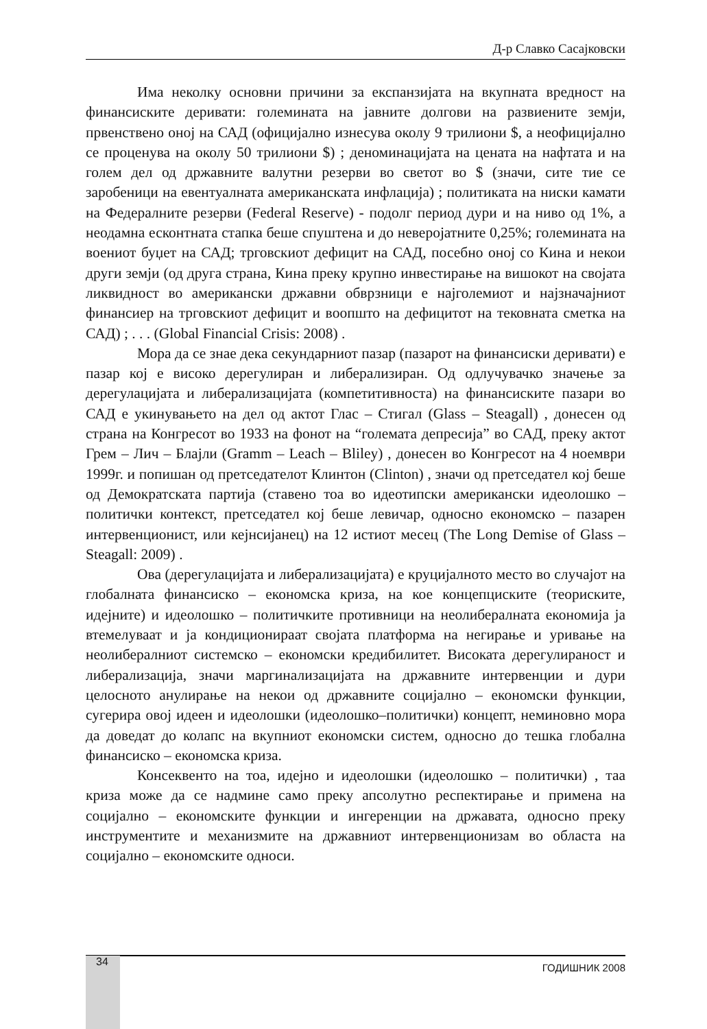Д-р Славко Сасајковски
Има неколку основни причини за експанзијата на вкупната вредност на финансиските деривати: големината на јавните долгови на развиените земји, првенствено оној на САД (официјално изнесува околу 9 трилиони $, а неофицијално се проценува на околу 50 трилиони $) ; деноминацијата на цената на нафтата и на голем дел од државните валутни резерви во светот во $ (значи, сите тие се заробеници на евентуалната американската инфлација) ; политиката на ниски камати на Федералните резерви (Federal Reserve) - подолг период дури и на ниво од 1%, а неодамна есконтната стапка беше спуштена и до неверојатните 0,25%; големината на воениот буџет на САД; трговскиот дефицит на САД, посебно оној со Кина и некои други земји (од друга страна, Кина преку крупно инвестирање на вишокот на својата ликвидност во американски државни обврзници е најголемиот и најзначајниот финансиер на трговскиот дефицит и воопшто на дефицитот на тековната сметка на САД) ; . . . (Global Financial Crisis: 2008) .
Мора да се знае дека секундарниот пазар (пазарот на финансиски деривати) е пазар кој е високо дерегулиран и либерализиран. Од одлучувачко значење за дерегулацијата и либерализацијата (компетитивноста) на финансиските пазари во САД е укинувањето на дел од актот Глас – Стигал (Glass – Steagall) , донесен од страна на Конгресот во 1933 на фонот на “големата депресија” во САД, преку актот Грем – Лич – Блајли (Gramm – Leach – Bliley) , донесен во Конгресот на 4 ноември 1999г. и попишан од претседателот Клинтон (Clinton) , значи од претседател кој беше од Демократската партија (ставено тоа во идеотипски американски идеолошко – политички контекст, претседател кој беше левичар, односно економско – пазарен интервенционист, или кејнсијанец) на 12 истиот месец (The Long Demise of Glass – Steagall: 2009) .
Ова (дерегулацијата и либерализацијата) е круцијалното место во случајот на глобалната финансиско – економска криза, на кое концепциските (теориските, идејните) и идеолошко – политичките противници на неолибералната економија ја втемелуваат и ја кондиционираат својата платформа на негирање и уривање на неолибералниот системско – економски кредибилитет. Високата дерегулираност и либерализација, значи маргинализацијата на државните интервенции и дури целосното анулирање на некои од државните социјално – економски функции, сугерира овој идеен и идеолошки (идеолошко–политички) концепт, неминовно мора да доведат до колапс на вкупниот економски систем, односно до тешка глобална финансиско – економска криза.
Консеквенто на тоа, идејно и идеолошки (идеолошко – политички) , таа криза може да се надмине само преку апсолутно респектирање и примена на социјално – економските функции и ингеренции на државата, односно преку инструментите и механизмите на државниот интервенционизам во областа на социјално – економските односи.
34 ГОДИШНИК 2008